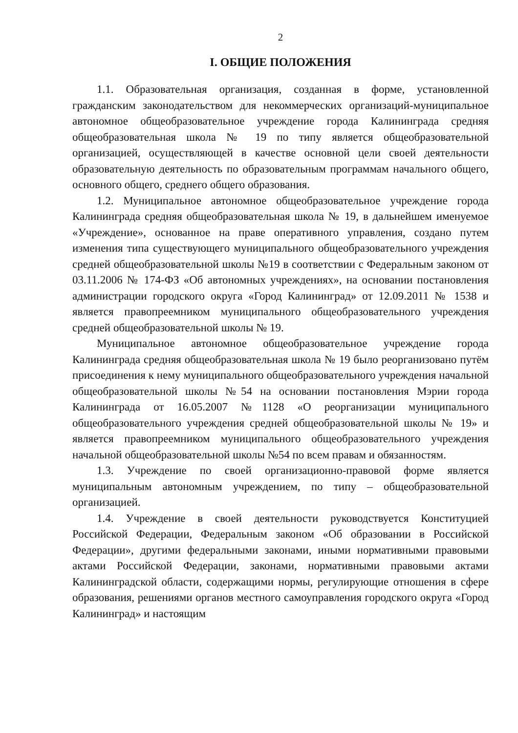2
I. ОБЩИЕ ПОЛОЖЕНИЯ
1.1. Образовательная организация, созданная в форме, установленной гражданским законодательством для некоммерческих организаций-муниципальное автономное общеобразовательное учреждение города Калининграда средняя общеобразовательная школа № 19 по типу является общеобразовательной организацией, осуществляющей в качестве основной цели своей деятельности образовательную деятельность по образовательным программам начального общего, основного общего, среднего общего образования.
1.2. Муниципальное автономное общеобразовательное учреждение города Калининграда средняя общеобразовательная школа № 19, в дальнейшем именуемое «Учреждение», основанное на праве оперативного управления, создано путем изменения типа существующего муниципального общеобразовательного учреждения средней общеобразовательной школы №19 в соответствии с Федеральным законом от 03.11.2006 № 174-ФЗ «Об автономных учреждениях», на основании постановления администрации городского округа «Город Калининград» от 12.09.2011 № 1538 и является правопреемником муниципального общеобразовательного учреждения средней общеобразовательной школы № 19.
Муниципальное автономное общеобразовательное учреждение города Калининграда средняя общеобразовательная школа № 19 было реорганизовано путём присоединения к нему муниципального общеобразовательного учреждения начальной общеобразовательной школы №54 на основании постановления Мэрии города Калининграда от 16.05.2007 №1128 «О реорганизации муниципального общеобразовательного учреждения средней общеобразовательной школы № 19» и является правопреемником муниципального общеобразовательного учреждения начальной общеобразовательной школы №54 по всем правам и обязанностям.
1.3. Учреждение по своей организационно-правовой форме является муниципальным автономным учреждением, по типу – общеобразовательной организацией.
1.4. Учреждение в своей деятельности руководствуется Конституцией Российской Федерации, Федеральным законом «Об образовании в Российской Федерации», другими федеральными законами, иными нормативными правовыми актами Российской Федерации, законами, нормативными правовыми актами Калининградской области, содержащими нормы, регулирующие отношения в сфере образования, решениями органов местного самоуправления городского округа «Город Калининград» и настоящим